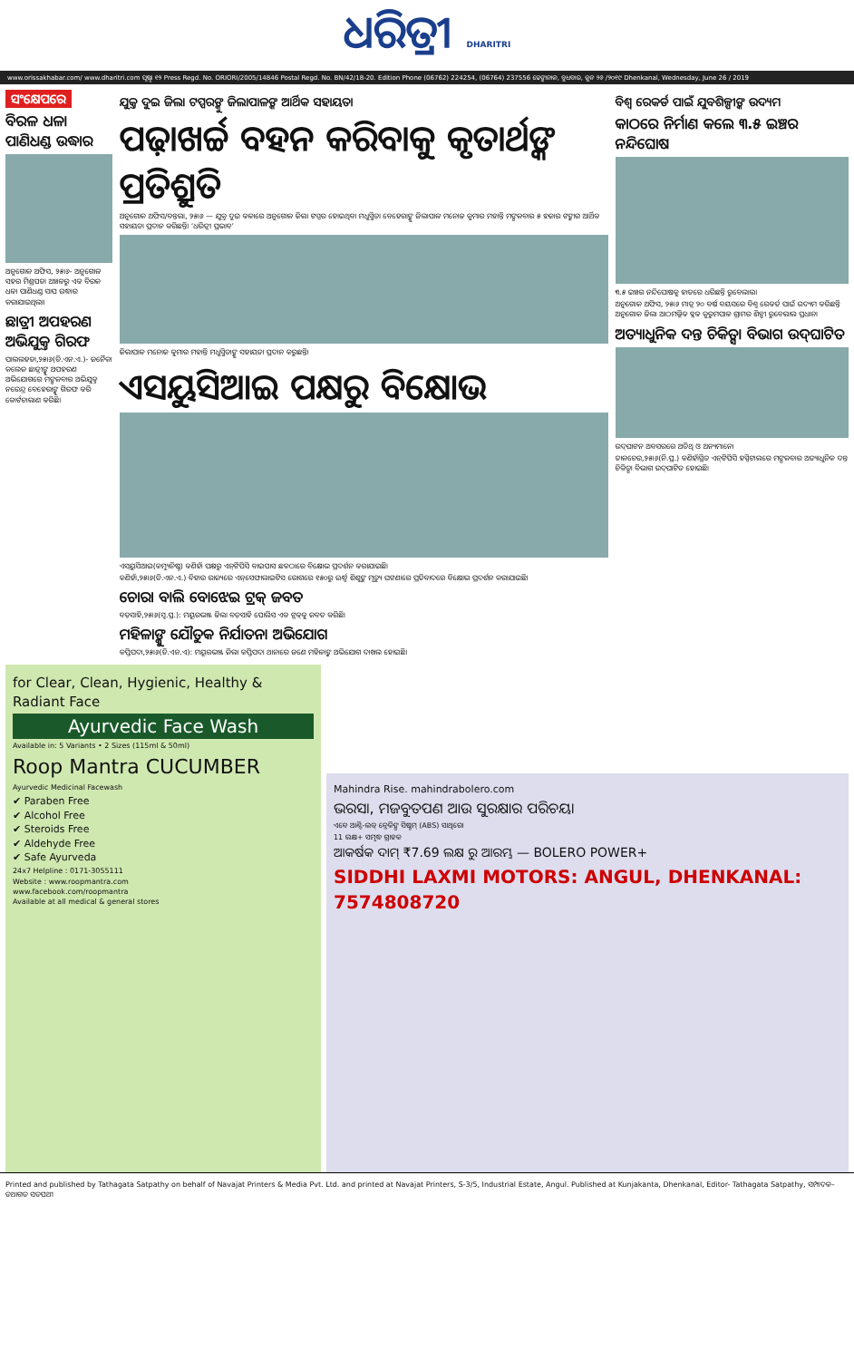ଧରିତ୍ରୀ DHARITRI
www.orissakhabar.com/ www.dharitri.com ପୃଷ୍ଠା ୧୨ Press Regd. No. ORIORI/2005/14846 Postal Regd. No. BN/42/18-20. Edition Phone (06762) 224254, (06764) 237556 ଢେଙ୍କାନାଳ, ବୁଧବାର, ଜୁନ ୨୬ /୨୦୧୯ Dhenkanal, Wednesday, June 26 / 2019
ସଂକ୍ଷେପରେ
ବିରଳ ଧଳା ପାଣିଧଣ୍ଡ ଉଦ୍ଧାର
ଅନୁଗୋଳ ଅଫିସ, ୨୫।୬- ଅନୁଗୋଳ ସହର ମିଶ୍ରପଡା ଅଞ୍ଚଳରୁ ଏକ ବିରଳ ଧଳା ପାଣିଧଣ୍ଡ ସାପ ଉଦ୍ଧାର କରାଯାଇଥିଲା।
ଛାତ୍ରୀ ଅପହରଣ ଅଭିଯୁକ୍ତ ଗିରଫ
ପାଲଲହଡା,୨୫।୬(ଡି.ଏନ.ଏ.)- ଜନୈକା କଲେଜ ଛାତ୍ରୀଙ୍କୁ ଅପହରଣ ଅଭିଯୋଗରେ ମଙ୍ଗଳବାର ଅଭିଯୁକ୍ତ ନରେନ୍ଦ୍ର ବେହେରାଙ୍କୁ ଗିରଫ କରି କୋର୍ଟଚାଲାଣ କରିଛି।
ଯୁକ୍ତ ଦୁଇ ଜିଲା ଟପ୍ପରଙ୍କୁ ଜିଲାପାଳଙ୍କ ଆର୍ଥିକ ସହାୟତା
ପଢ଼ାଖର୍ଚ୍ଚ ବହନ କରିବାକୁ କୃତାର୍ଥଙ୍କ ପ୍ରତିଶ୍ରୁତି
ଅନୁଗୋଳ ଅଫିସ/ବନ୍ତଲା, ୨୫।୬ — ଯୁକ୍ତ ଦୁଇ କଳାରେ ଅନୁଗୋଳ ଜିଲା ଟପ୍ପର ହୋଇଥିବା ମଧୁସ୍ମିତା ବେହେରାଙ୍କୁ ଜିଲାପାଳ ମନୋଜ କୁମାର ମହାନ୍ତି ମଙ୍ଗଳବାର ୫ ହଜାର ଟଙ୍କାର ଆର୍ଥିକ ସହାୟତା ପ୍ରଦାନ କରିଛନ୍ତି। ‘ଧରିତ୍ରୀ ପ୍ରଭାବ’
ଜିଲାପାଳ ମନୋଜ କୁମାର ମହାନ୍ତି ମଧୁସ୍ମିତାଙ୍କୁ ସହାୟତା ପ୍ରଦାନ କରୁଛନ୍ତି।
ଏସୟୁସିଆଇ ପକ୍ଷରୁ ବିକ୍ଷୋଭ
ଏସ୍‌ୟୁସିଆଇ(କମ୍ୟୁନିଷ୍ଟ) କଣିହାଁ ପକ୍ଷରୁ ଏନ୍‌ଟିପିସି ବାଇପାସ ଛକଠାରେ ବିକ୍ଷୋଭ ପ୍ରଦର୍ଶନ କରାଯାଇଛି।
କଣିହାଁ,୨୫।୬(ଡି.ଏନ.ଏ.) ବିହାର ରାଜ୍ୟରେ ଏନ୍‌ସେଫାଲାଇଟିସ ରୋଗରେ ୧୫୦ରୁ ଊର୍ଦ୍ଧ୍ୱ ଶିଶୁଙ୍କ ମୃତ୍ୟୁ ଘଟଣାରେ ପ୍ରତିବାଦରେ ବିକ୍ଷୋଭ ପ୍ରଦର୍ଶନ କରାଯାଇଛି।
ଚୋରା ବାଲି ବୋଝେଇ ଟ୍ରକ୍ ଜବତ
ବଡ଼ସାହି,୨୫।୬(ସ୍ୱ.ପ୍ର.): ମୟୂରଭଞ୍ଜ ଜିଲା ବଡ଼ସାହି ପୋଲିସ ଏକ ଟ୍ରକ୍‌କୁ ଜବତ କରିଛି।
ମହିଳାଙ୍କୁ ଯୌତୁକ ନିର୍ଯାତନା ଅଭିଯୋଗ
କପ୍ତିପଦା,୨୫।୬(ଡି.ଏନ.ଏ): ମୟୂରଭଞ୍ଜ ଜିଲା କପ୍ତିପଦା ଥାନାରେ ଜଣେ ମହିଳାଙ୍କ ଅଭିଯୋଗ ଦାଖଲ ହୋଇଛି।
ବିଶ୍ୱ ରେକର୍ଡ ପାଇଁ ଯୁବଶିଳ୍ପୀଙ୍କ ଉଦ୍ୟମ
କାଠରେ ନିର୍ମାଣ କଲେ ୩.୫ ଇଞ୍ଚର ନନ୍ଦିଘୋଷ
୩.୫ ଇଞ୍ଚର ନନ୍ଦିଘୋଷକୁ ହାତରେ ଧରିଛନ୍ତି ରୁବେଲାଲ।
ଅନୁଗୋଳ ଅଫିସ, ୨୫।୬ ମାତ୍ର ୨୦ ବର୍ଷ ବୟସରେ ବିଶ୍ୱ ରେକର୍ଡ ପାଇଁ ଉଦ୍ୟମ କରିଛନ୍ତି ଅନୁଗୋଳ ଜିଲା ଆଠମଲ୍ଲିକ ବ୍ଲକ କୁରୁମପାଳ ଗ୍ରାମର ଶିଳ୍ପୀ ରୁବେଲାଲ ପ୍ରଧାନ।
ଅତ୍ୟାଧୁନିକ ଦନ୍ତ ଚିକିତ୍ସା ବିଭାଗ ଉଦ୍‌ଘାଟିତ
ଉଦ୍‌ଘାଟନ ଅବସରରେ ଅତିଥି ଓ ଅନ୍ୟମାନେ।
ତାଳଚେର,୨୫।୬(ନି.ପ୍ର.) କଣିହାଁସ୍ଥିତ ଏନ୍‌ଟିପିସି ହସ୍ପିଟାଲରେ ମଙ୍ଗଳବାର ଅତ୍ୟାଧୁନିକ ଦନ୍ତ ଚିକିତ୍ସା ବିଭାଗ ଉଦ୍‌ଘାଟିତ ହୋଇଛି।
for Clear, Clean, Hygienic, Healthy & Radiant Face
Ayurvedic Face Wash
Available in: 5 Variants • 2 Sizes (115ml & 50ml)
Roop Mantra CUCUMBER
Ayurvedic Medicinal Facewash
✔ Paraben Free
✔ Alcohol Free
✔ Steroids Free
✔ Aldehyde Free
✔ Safe Ayurveda
24x7 Helpline : 0171-3055111
Website : www.roopmantra.com
www.facebook.com/roopmantra
Available at all medical & general stores
Mahindra Rise. mahindrabolero.com
ଭରସା, ମଜବୁତପଣ ଆଉ ସୁରକ୍ଷାର ପରିଚୟ।
ଏବେ ଆଣ୍ଟି-ଲକ୍ ବ୍ରେକିଙ୍ଗ ସିଷ୍ଟମ୍ (ABS) ସାଥିରେ।
11 ଲକ୍ଷ+ ସମୃଦ୍ଧ ଗ୍ରାହକ
ଆକର୍ଷକ ଦାମ୍ ₹7.69 ଲକ୍ଷ ରୁ ଆରମ୍ଭ — BOLERO POWER+
SIDDHI LAXMI MOTORS: ANGUL, DHENKANAL: 7574808720
Printed and published by Tathagata Satpathy on behalf of Navajat Printers & Media Pvt. Ltd. and printed at Navajat Printers, S-3/5, Industrial Estate, Angul. Published at Kunjakanta, Dhenkanal, Editor- Tathagata Satpathy, ସମ୍ପାଦକ– ତଥାଗତ ସତପଥୀ